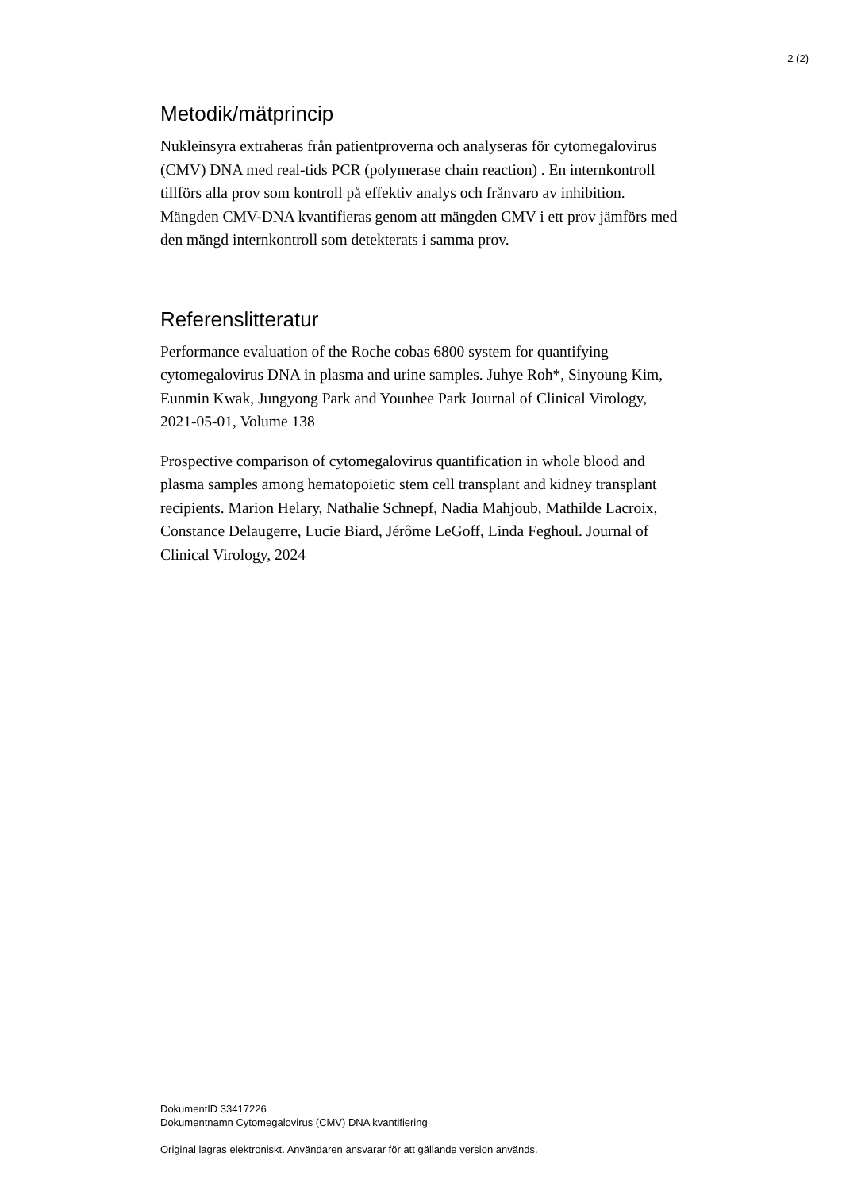2 (2)
Metodik/mätprincip
Nukleinsyra extraheras från patientproverna och analyseras för cytomegalovirus (CMV) DNA med real-tids PCR (polymerase chain reaction) . En internkontroll tillförs alla prov som kontroll på effektiv analys och frånvaro av inhibition.
Mängden CMV-DNA kvantifieras genom att mängden CMV i ett prov jämförs med den mängd internkontroll som detekterats i samma prov.
Referenslitteratur
Performance evaluation of the Roche cobas 6800 system for quantifying cytomegalovirus DNA in plasma and urine samples. Juhye Roh*, Sinyoung Kim, Eunmin Kwak, Jungyong Park and Younhee Park Journal of Clinical Virology, 2021-05-01, Volume 138
Prospective comparison of cytomegalovirus quantification in whole blood and plasma samples among hematopoietic stem cell transplant and kidney transplant recipients. Marion Helary, Nathalie Schnepf, Nadia Mahjoub, Mathilde Lacroix, Constance Delaugerre, Lucie Biard, Jérôme LeGoff, Linda Feghoul. Journal of Clinical Virology, 2024
DokumentID 33417226
Dokumentnamn Cytomegalovirus (CMV) DNA kvantifiering
Original lagras elektroniskt. Användaren ansvarar för att gällande version används.